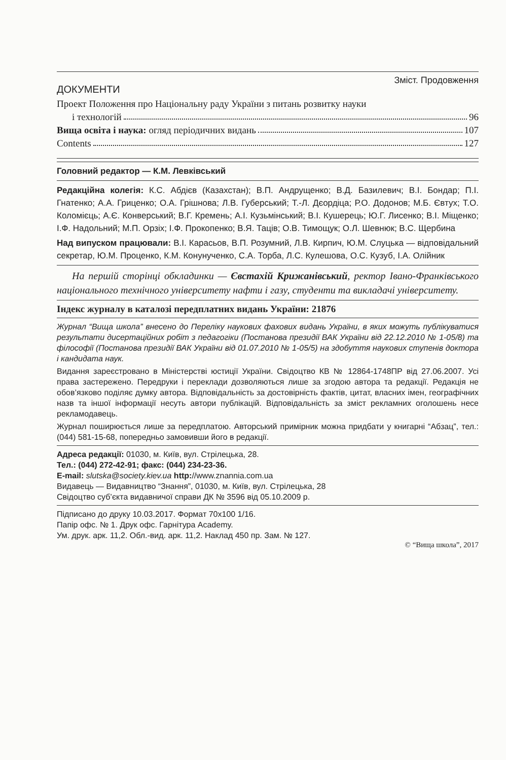Зміст. Продовження
ДОКУМЕНТИ
Проект Положення про Національну раду України з питань розвитку науки
і технологій 96
Вища освіта і наука: огляд періодичних видань 107
Contents 127
Головний редактор — К.М. Левківський
Редакційна колегія: К.С. Абдієв (Казахстан); В.П. Андрущенко; В.Д. Базилевич; В.І. Бондар; П.І. Гнатенко; А.А. Гриценко; О.А. Грішнова; Л.В. Губерський; Т.-Л. Дєордіца; Р.О. Додонов; М.Б. Євтух; Т.О. Коломієць; А.Є. Конверський; В.Г. Кремень; А.І. Кузьмінський; В.І. Кушерець; Ю.Г. Лисенко; В.І. Міщенко; І.Ф. Надольний; М.П. Орзіх; І.Ф. Прокопенко; В.Я. Таців; О.В. Тимощук; О.Л. Шевнюк; В.С. Щербина
Над випуском працювали: В.І. Карасьов, В.П. Розумний, Л.В. Кирпич, Ю.М. Слуцька — відповідальний секретар, Ю.М. Проценко, К.М. Конунученко, С.А. Торба, Л.С. Кулешова, О.С. Кузуб, І.А. Олійник
На першій сторінці обкладинки — Євстахій Крижанівський, ректор Івано-Франківського національного технічного університету нафти і газу, студенти та викладачі університету.
Індекс журналу в каталозі передплатних видань України: 21876
Журнал “Вища школа” внесено до Переліку наукових фахових видань України, в яких можуть публікуватися результати дисертаційних робіт з педагогіки (Постанова президії ВАК України від 22.12.2010 № 1-05/8) та філософії (Постанова президії ВАК України від 01.07.2010 № 1-05/5) на здобуття наукових ступенів доктора і кандидата наук.
Видання зареєстровано в Міністерстві юстиції України. Свідоцтво КВ № 12864-1748ПР від 27.06.2007. Усі права застережено. Передруки і переклади дозволяються лише за згодою автора та редакції. Редакція не обов’язково поділяє думку автора. Відповідальність за достовірність фактів, цитат, власних імен, географічних назв та іншої інформації несуть автори публікацій. Відповідальність за зміст рекламних оголошень несе рекламодавець.
Журнал поширюється лише за передплатою. Авторський примірник можна придбати у книгарні “Абзац”, тел.: (044) 581-15-68, попередньо замовивши його в редакції.
Адреса редакції: 01030, м. Київ, вул. Стрілецька, 28.
Тел.: (044) 272-42-91; факс: (044) 234-23-36.
E-mail: slutska@society.kiev.ua http://www.znannia.com.ua
Видавець — Видавництво “Знання”, 01030, м. Київ, вул. Стрілецька, 28
Свідоцтво суб’єкта видавничої справи ДК № 3596 від 05.10.2009 р.
Підписано до друку 10.03.2017. Формат 70x100 1/16.
Папір офс. № 1. Друк офс. Гарнітура Academy.
Ум. друк. арк. 11,2. Обл.-вид. арк. 11,2. Наклад 450 пр. Зам. № 127.
© “Вища школа”, 2017